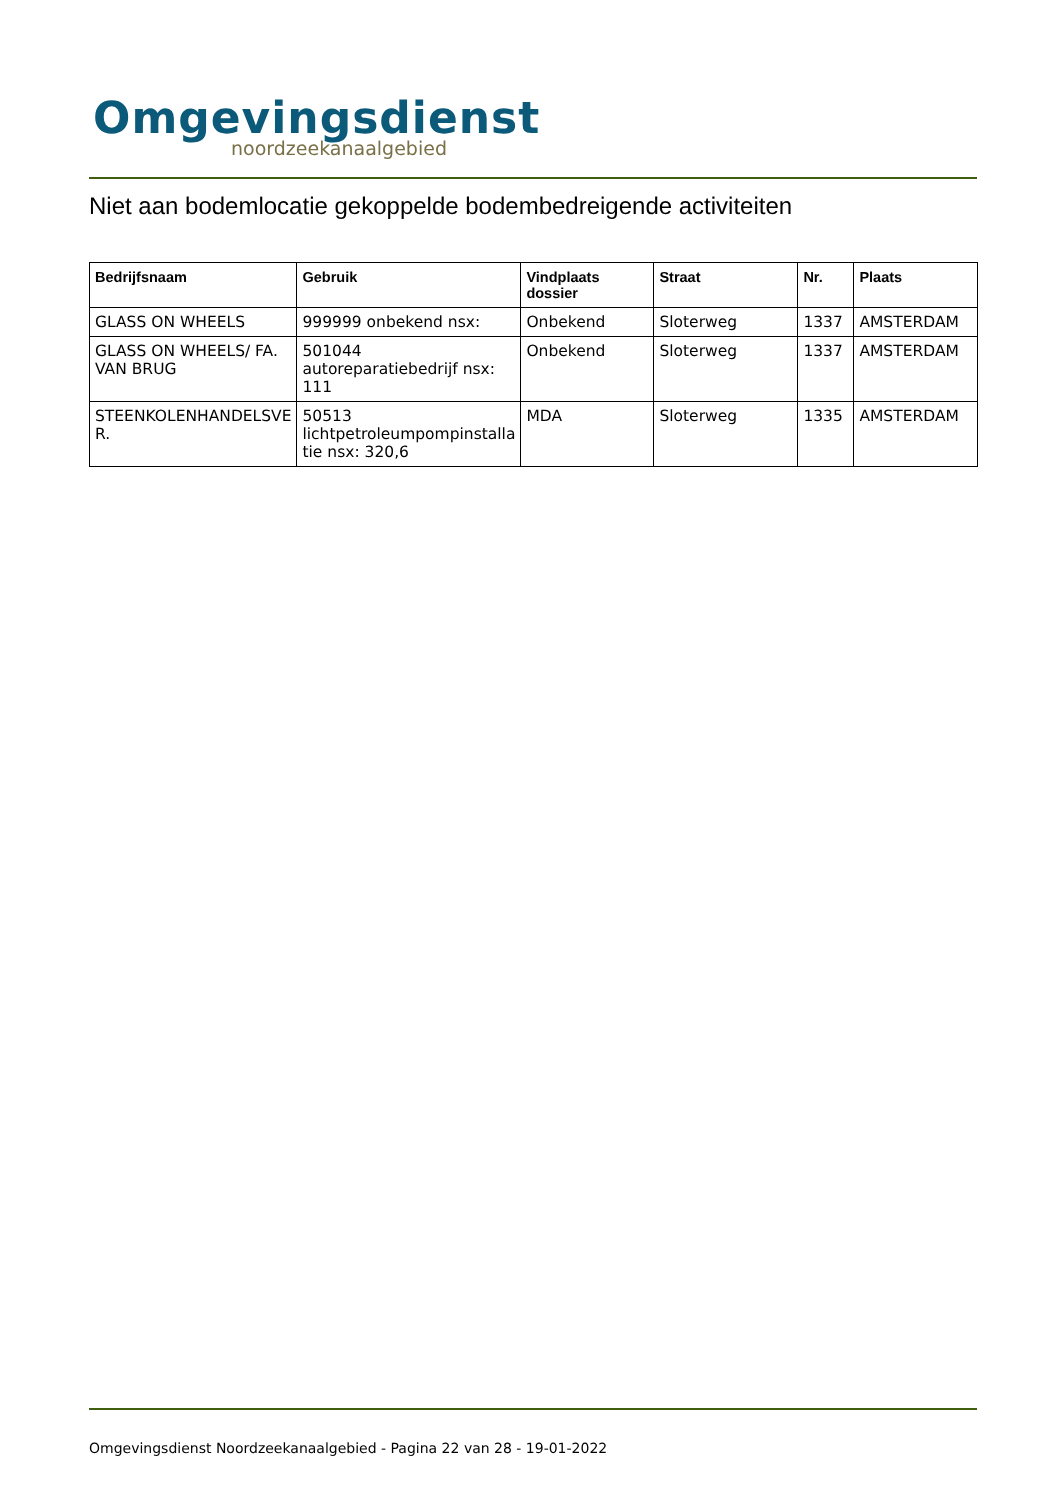Omgevingsdienst
noordzeekanaalgebied
Niet aan bodemlocatie gekoppelde bodembedreigende activiteiten
| Bedrijfsnaam | Gebruik | Vindplaats dossier | Straat | Nr. | Plaats |
| --- | --- | --- | --- | --- | --- |
| GLASS ON WHEELS | 999999 onbekend nsx: | Onbekend | Sloterweg | 1337 | AMSTERDAM |
| GLASS ON WHEELS/ FA. VAN BRUG | 501044 autoreparatiebedrijf nsx: 111 | Onbekend | Sloterweg | 1337 | AMSTERDAM |
| STEENKOLENHANDELSVE R. | 50513 lichtpetroleumpompinstalla tie nsx: 320,6 | MDA | Sloterweg | 1335 | AMSTERDAM |
Omgevingsdienst Noordzeekanaalgebied - Pagina 22 van 28 - 19-01-2022